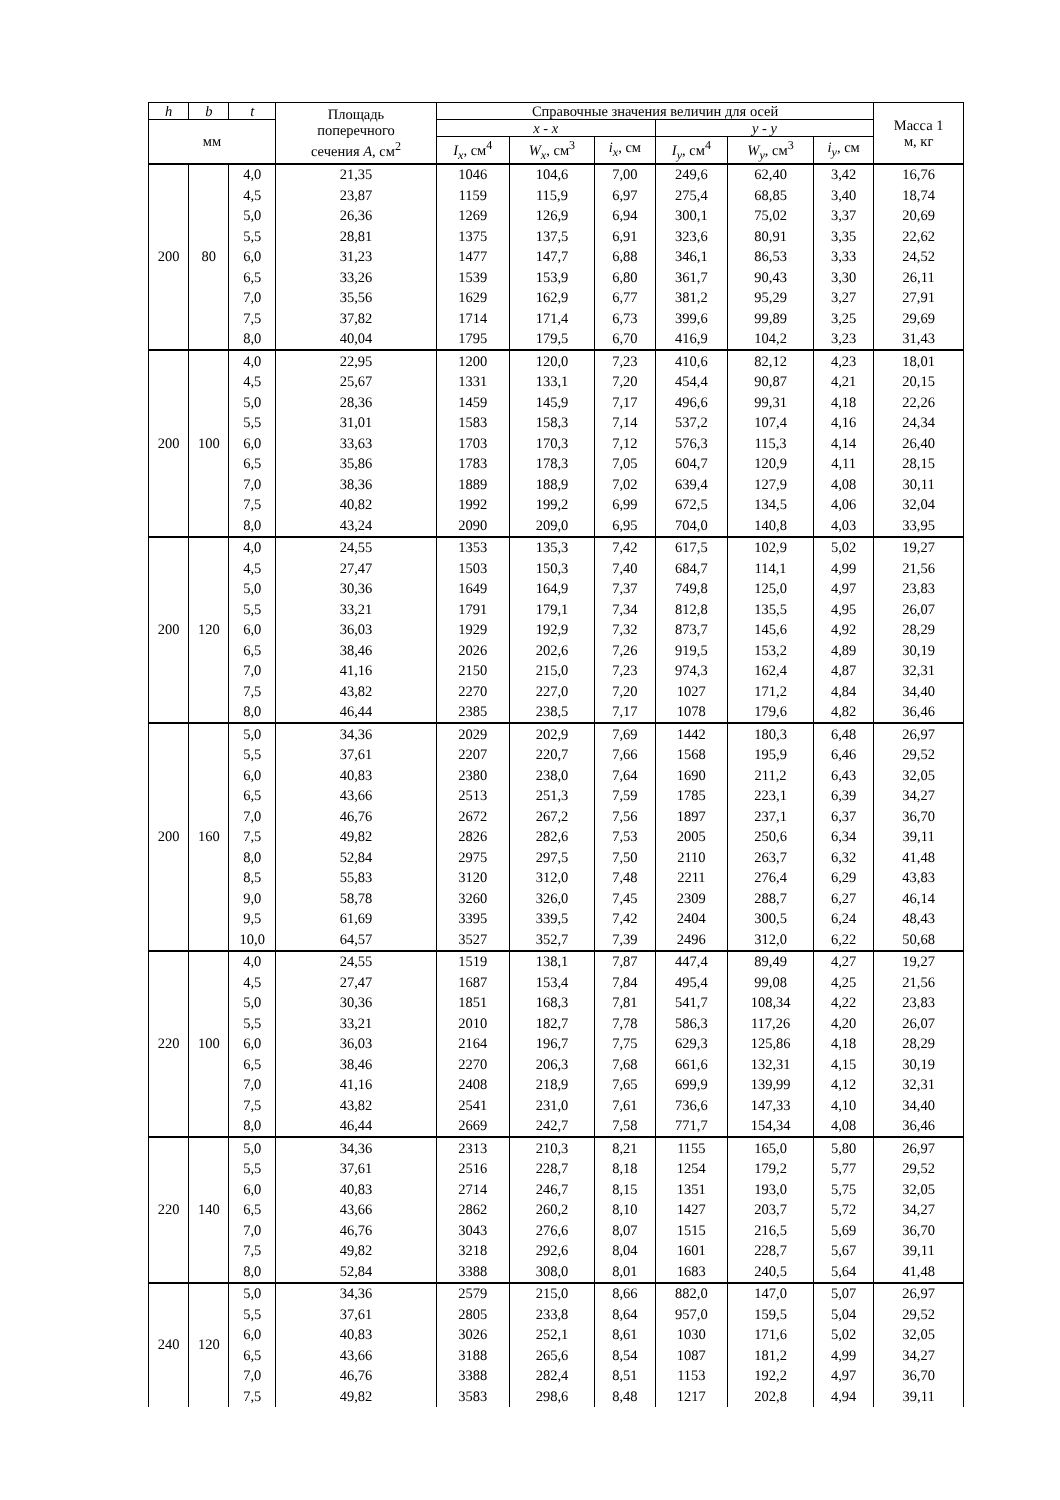| h | b | t | Площадь поперечного сечения A , см<sup>2</sup> | Справочные значения величин для осей | | | | | | Масса 1 м, кг |
| --- | --- | --- | --- | --- | --- | --- | --- | --- | --- | --- |
| мм | | | | x - x | | | y - y | | | |
| | | | | I<sub>x</sub> , см<sup>4</sup> | W<sub>x</sub> , см<sup>3</sup> | i<sub>x</sub> , см | I<sub>y</sub> , см<sup>4</sup> | W<sub>y</sub> , см<sup>3</sup> | i<sub>y</sub> , см | |
| 200 | 80 | 4,0 | 21,35 | 1046 | 104,6 | 7,00 | 249,6 | 62,40 | 3,42 | 16,76 |
| | | 4,5 | 23,87 | 1159 | 115,9 | 6,97 | 275,4 | 68,85 | 3,40 | 18,74 |
| | | 5,0 | 26,36 | 1269 | 126,9 | 6,94 | 300,1 | 75,02 | 3,37 | 20,69 |
| | | 5,5 | 28,81 | 1375 | 137,5 | 6,91 | 323,6 | 80,91 | 3,35 | 22,62 |
| | | 6,0 | 31,23 | 1477 | 147,7 | 6,88 | 346,1 | 86,53 | 3,33 | 24,52 |
| | | 6,5 | 33,26 | 1539 | 153,9 | 6,80 | 361,7 | 90,43 | 3,30 | 26,11 |
| | | 7,0 | 35,56 | 1629 | 162,9 | 6,77 | 381,2 | 95,29 | 3,27 | 27,91 |
| | | 7,5 | 37,82 | 1714 | 171,4 | 6,73 | 399,6 | 99,89 | 3,25 | 29,69 |
| | | 8,0 | 40,04 | 1795 | 179,5 | 6,70 | 416,9 | 104,2 | 3,23 | 31,43 |
| 200 | 100 | 4,0 | 22,95 | 1200 | 120,0 | 7,23 | 410,6 | 82,12 | 4,23 | 18,01 |
| | | 4,5 | 25,67 | 1331 | 133,1 | 7,20 | 454,4 | 90,87 | 4,21 | 20,15 |
| | | 5,0 | 28,36 | 1459 | 145,9 | 7,17 | 496,6 | 99,31 | 4,18 | 22,26 |
| | | 5,5 | 31,01 | 1583 | 158,3 | 7,14 | 537,2 | 107,4 | 4,16 | 24,34 |
| | | 6,0 | 33,63 | 1703 | 170,3 | 7,12 | 576,3 | 115,3 | 4,14 | 26,40 |
| | | 6,5 | 35,86 | 1783 | 178,3 | 7,05 | 604,7 | 120,9 | 4,11 | 28,15 |
| | | 7,0 | 38,36 | 1889 | 188,9 | 7,02 | 639,4 | 127,9 | 4,08 | 30,11 |
| | | 7,5 | 40,82 | 1992 | 199,2 | 6,99 | 672,5 | 134,5 | 4,06 | 32,04 |
| | | 8,0 | 43,24 | 2090 | 209,0 | 6,95 | 704,0 | 140,8 | 4,03 | 33,95 |
| 200 | 120 | 4,0 | 24,55 | 1353 | 135,3 | 7,42 | 617,5 | 102,9 | 5,02 | 19,27 |
| | | 4,5 | 27,47 | 1503 | 150,3 | 7,40 | 684,7 | 114,1 | 4,99 | 21,56 |
| | | 5,0 | 30,36 | 1649 | 164,9 | 7,37 | 749,8 | 125,0 | 4,97 | 23,83 |
| | | 5,5 | 33,21 | 1791 | 179,1 | 7,34 | 812,8 | 135,5 | 4,95 | 26,07 |
| | | 6,0 | 36,03 | 1929 | 192,9 | 7,32 | 873,7 | 145,6 | 4,92 | 28,29 |
| | | 6,5 | 38,46 | 2026 | 202,6 | 7,26 | 919,5 | 153,2 | 4,89 | 30,19 |
| | | 7,0 | 41,16 | 2150 | 215,0 | 7,23 | 974,3 | 162,4 | 4,87 | 32,31 |
| | | 7,5 | 43,82 | 2270 | 227,0 | 7,20 | 1027 | 171,2 | 4,84 | 34,40 |
| | | 8,0 | 46,44 | 2385 | 238,5 | 7,17 | 1078 | 179,6 | 4,82 | 36,46 |
| 200 | 160 | 5,0 | 34,36 | 2029 | 202,9 | 7,69 | 1442 | 180,3 | 6,48 | 26,97 |
| | | 5,5 | 37,61 | 2207 | 220,7 | 7,66 | 1568 | 195,9 | 6,46 | 29,52 |
| | | 6,0 | 40,83 | 2380 | 238,0 | 7,64 | 1690 | 211,2 | 6,43 | 32,05 |
| | | 6,5 | 43,66 | 2513 | 251,3 | 7,59 | 1785 | 223,1 | 6,39 | 34,27 |
| | | 7,0 | 46,76 | 2672 | 267,2 | 7,56 | 1897 | 237,1 | 6,37 | 36,70 |
| | | 7,5 | 49,82 | 2826 | 282,6 | 7,53 | 2005 | 250,6 | 6,34 | 39,11 |
| | | 8,0 | 52,84 | 2975 | 297,5 | 7,50 | 2110 | 263,7 | 6,32 | 41,48 |
| | | 8,5 | 55,83 | 3120 | 312,0 | 7,48 | 2211 | 276,4 | 6,29 | 43,83 |
| | | 9,0 | 58,78 | 3260 | 326,0 | 7,45 | 2309 | 288,7 | 6,27 | 46,14 |
| | | 9,5 | 61,69 | 3395 | 339,5 | 7,42 | 2404 | 300,5 | 6,24 | 48,43 |
| | | 10,0 | 64,57 | 3527 | 352,7 | 7,39 | 2496 | 312,0 | 6,22 | 50,68 |
| 220 | 100 | 4,0 | 24,55 | 1519 | 138,1 | 7,87 | 447,4 | 89,49 | 4,27 | 19,27 |
| | | 4,5 | 27,47 | 1687 | 153,4 | 7,84 | 495,4 | 99,08 | 4,25 | 21,56 |
| | | 5,0 | 30,36 | 1851 | 168,3 | 7,81 | 541,7 | 108,34 | 4,22 | 23,83 |
| | | 5,5 | 33,21 | 2010 | 182,7 | 7,78 | 586,3 | 117,26 | 4,20 | 26,07 |
| | | 6,0 | 36,03 | 2164 | 196,7 | 7,75 | 629,3 | 125,86 | 4,18 | 28,29 |
| | | 6,5 | 38,46 | 2270 | 206,3 | 7,68 | 661,6 | 132,31 | 4,15 | 30,19 |
| | | 7,0 | 41,16 | 2408 | 218,9 | 7,65 | 699,9 | 139,99 | 4,12 | 32,31 |
| | | 7,5 | 43,82 | 2541 | 231,0 | 7,61 | 736,6 | 147,33 | 4,10 | 34,40 |
| | | 8,0 | 46,44 | 2669 | 242,7 | 7,58 | 771,7 | 154,34 | 4,08 | 36,46 |
| 220 | 140 | 5,0 | 34,36 | 2313 | 210,3 | 8,21 | 1155 | 165,0 | 5,80 | 26,97 |
| | | 5,5 | 37,61 | 2516 | 228,7 | 8,18 | 1254 | 179,2 | 5,77 | 29,52 |
| | | 6,0 | 40,83 | 2714 | 246,7 | 8,15 | 1351 | 193,0 | 5,75 | 32,05 |
| | | 6,5 | 43,66 | 2862 | 260,2 | 8,10 | 1427 | 203,7 | 5,72 | 34,27 |
| | | 7,0 | 46,76 | 3043 | 276,6 | 8,07 | 1515 | 216,5 | 5,69 | 36,70 |
| | | 7,5 | 49,82 | 3218 | 292,6 | 8,04 | 1601 | 228,7 | 5,67 | 39,11 |
| | | 8,0 | 52,84 | 3388 | 308,0 | 8,01 | 1683 | 240,5 | 5,64 | 41,48 |
| 240 | 120 | 5,0 | 34,36 | 2579 | 215,0 | 8,66 | 882,0 | 147,0 | 5,07 | 26,97 |
| | | 5,5 | 37,61 | 2805 | 233,8 | 8,64 | 957,0 | 159,5 | 5,04 | 29,52 |
| | | 6,0 | 40,83 | 3026 | 252,1 | 8,61 | 1030 | 171,6 | 5,02 | 32,05 |
| | | 6,5 | 43,66 | 3188 | 265,6 | 8,54 | 1087 | 181,2 | 4,99 | 34,27 |
| | | 7,0 | 46,76 | 3388 | 282,4 | 8,51 | 1153 | 192,2 | 4,97 | 36,70 |
| | | 7,5 | 49,82 | 3583 | 298,6 | 8,48 | 1217 | 202,8 | 4,94 | 39,11 |